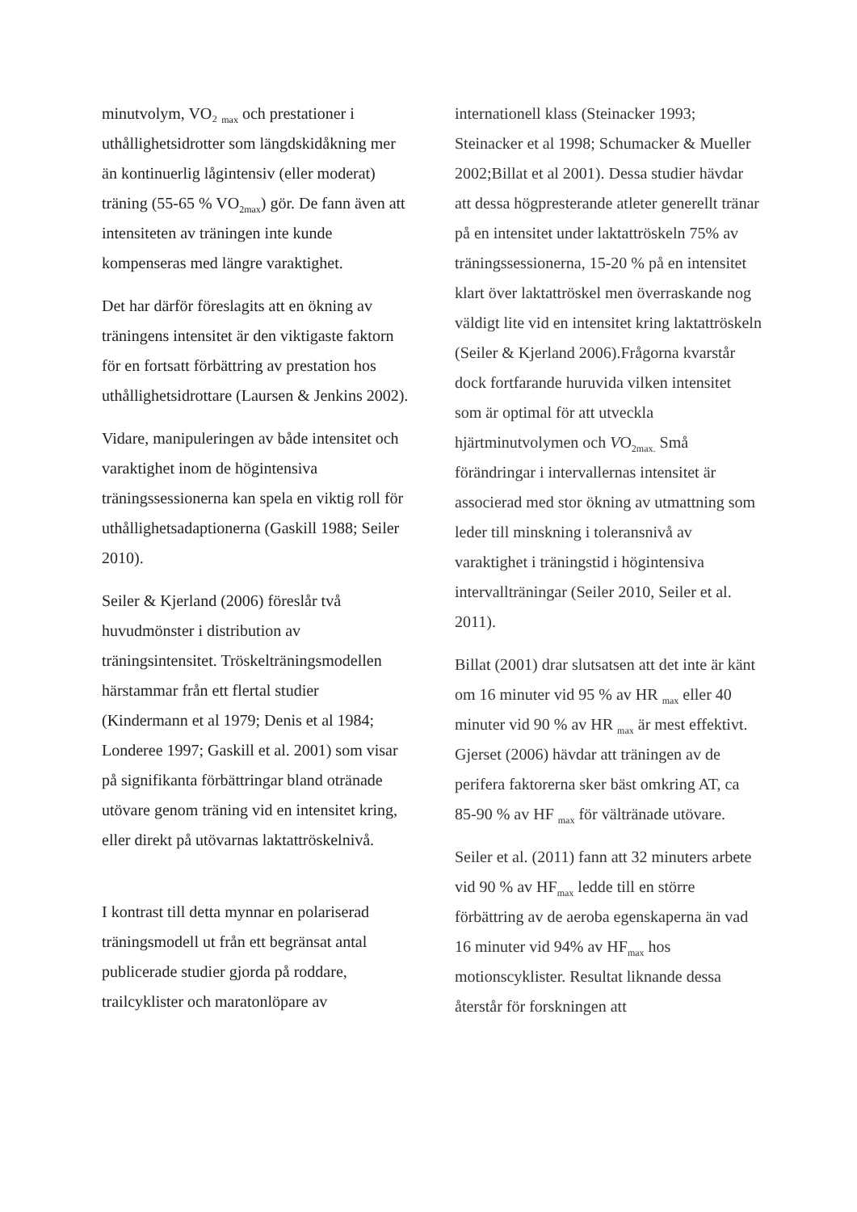minutvolym, VO₂ <sub>max</sub> och prestationer i uthållighetsidrotter som längdskidåkning mer än kontinuerlig lågintensiv (eller moderat) träning (55-65 % VO<sub>2max</sub>) gör. De fann även att intensiteten av träningen inte kunde kompenseras med längre varaktighet.
Det har därför föreslagits att en ökning av träningens intensitet är den viktigaste faktorn för en fortsatt förbättring av prestation hos uthållighetsidrottare (Laursen & Jenkins 2002).
Vidare, manipuleringen av både intensitet och varaktighet inom de högintensiva träningssessionerna kan spela en viktig roll för uthållighetsadaptionerna (Gaskill 1988; Seiler 2010).
Seiler & Kjerland (2006) föreslår två huvudmönster i distribution av träningsintensitet. Tröskelträningsmodellen härstammar från ett flertal studier (Kindermann et al 1979; Denis et al 1984; Londeree 1997; Gaskill et al. 2001) som visar på signifikanta förbättringar bland otränade utövare genom träning vid en intensitet kring, eller direkt på utövarnas laktattröskelnivå.
I kontrast till detta mynnar en polariserad träningsmodell ut från ett begränsat antal publicerade studier gjorda på roddare, trailcyklister och maratonlöpare av
internationell klass (Steinacker 1993; Steinacker et al 1998; Schumacker & Mueller 2002;Billat et al 2001). Dessa studier hävdar att dessa högpresterande atleter generellt tränar på en intensitet under laktattröskeln 75% av träningssessionerna, 15-20 % på en intensitet klart över laktattröskel men överraskande nog väldigt lite vid en intensitet kring laktattröskeln (Seiler & Kjerland 2006).Frågorna kvarstår dock fortfarande huruvida vilken intensitet som är optimal för att utveckla hjärtminutvolymen och VO<sub>2max.</sub> Små förändringar i intervallernas intensitet är associerad med stor ökning av utmattning som leder till minskning i toleransnivå av varaktighet i träningstid i högintensiva intervallträningar (Seiler 2010, Seiler et al. 2011).
Billat (2001) drar slutsatsen att det inte är känt om 16 minuter vid 95 % av HR <sub>max</sub> eller 40 minuter vid 90 % av HR <sub>max</sub> är mest effektivt. Gjerset (2006) hävdar att träningen av de perifera faktorerna sker bäst omkring AT, ca 85-90 % av HF <sub>max</sub> för vältränade utövare.
Seiler et al. (2011) fann att 32 minuters arbete vid 90 % av HF<sub>max</sub> ledde till en större förbättring av de aeroba egenskaperna än vad 16 minuter vid 94% av HF<sub>max</sub> hos motionscyklister. Resultat liknande dessa återstår för forskningen att